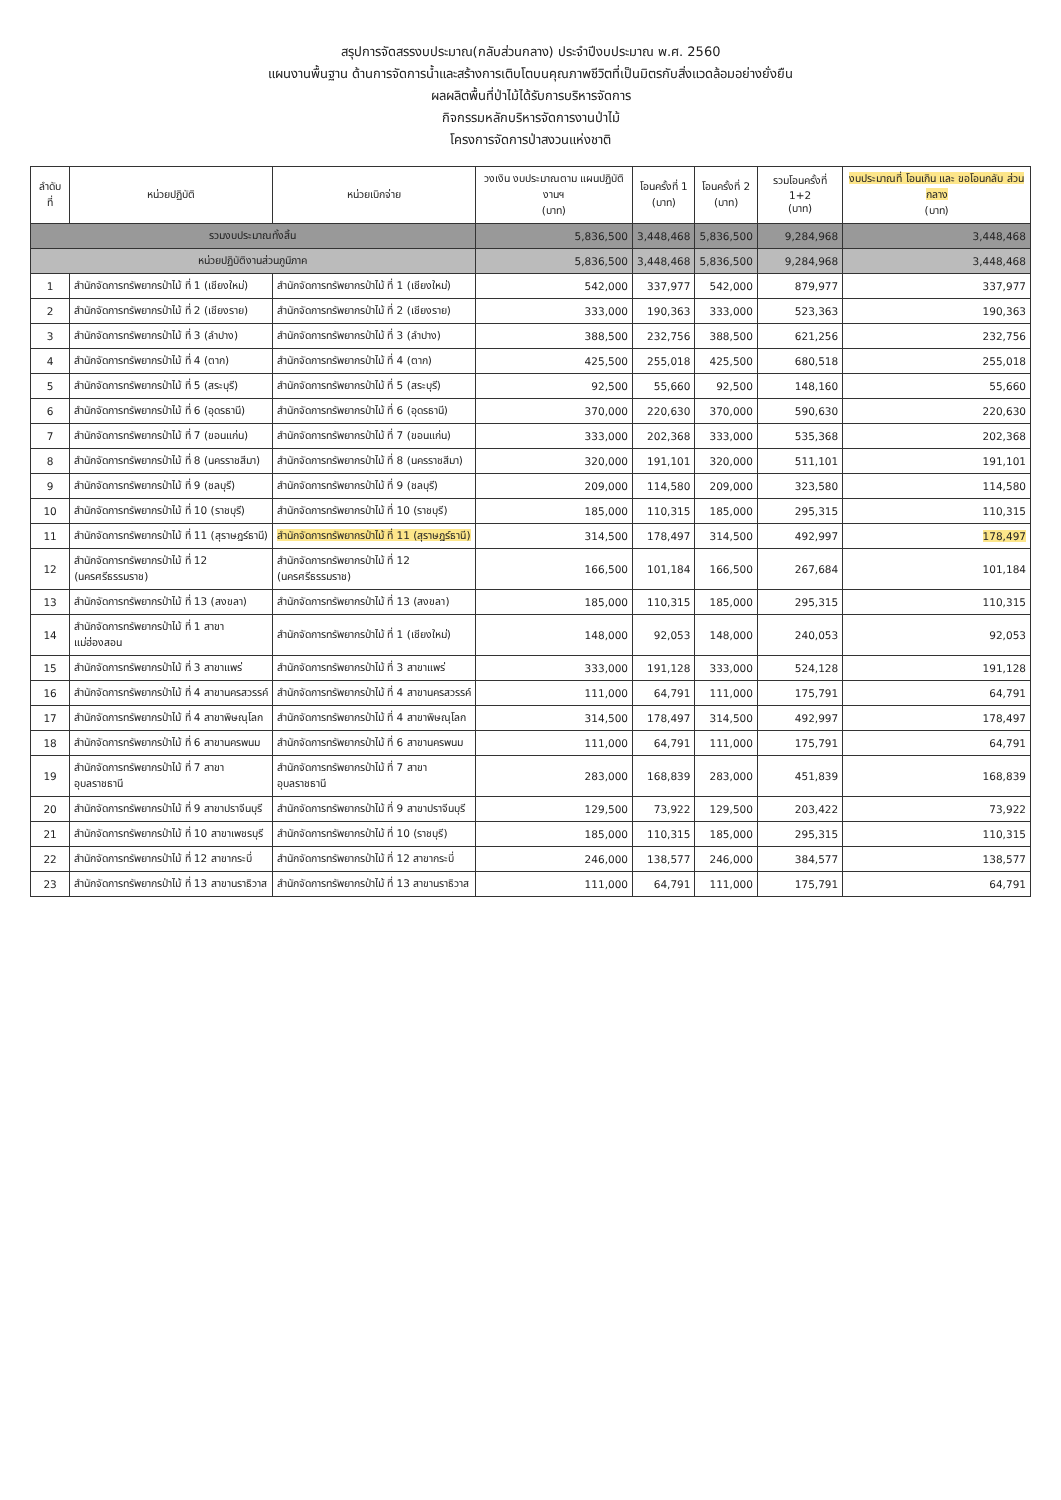สรุปการจัดสรรงบประมาณ(กลับส่วนกลาง) ประจำปีงบประมาณ พ.ศ. 2560
แผนงานพื้นฐาน ด้านการจัดการน้ำและสร้างการเติบโตบนคุณภาพชีวิตที่เป็นมิตรกับสิ่งแวดล้อมอย่างยั่งยืน
ผลผลิตพื้นที่ป่าไม้ได้รับการบริหารจัดการ
กิจกรรมหลักบริหารจัดการงานป่าไม้
โครงการจัดการป่าสงวนแห่งชาติ
| ลำดับ ที่ | หน่วยปฏิบัติ | หน่วยเบิกจ่าย | วงเงิน งบประมาณตาม แผนปฏิบัติงานฯ (บาท) | โอนครั้งที่ 1 (บาท) | โอนครั้งที่ 2 (บาท) | รวมโอนครั้งที่ 1+2 (บาท) | งบประมาณที่ โอนเกิน และ ขอโอนกลับ ส่วนกลาง (บาท) |
| --- | --- | --- | --- | --- | --- | --- | --- |
| รวมงบประมาณทั้งสิ้น | | | 5,836,500 | 3,448,468 | 5,836,500 | 9,284,968 | 3,448,468 |
| หน่วยปฏิบัติงานส่วนภูมิภาค | | | 5,836,500 | 3,448,468 | 5,836,500 | 9,284,968 | 3,448,468 |
| 1 | สำนักจัดการทรัพยากรป่าไม้ ที่ 1 (เชียงใหม่) | สำนักจัดการทรัพยากรป่าไม้ ที่ 1 (เชียงใหม่) | 542,000 | 337,977 | 542,000 | 879,977 | 337,977 |
| 2 | สำนักจัดการทรัพยากรป่าไม้ ที่ 2 (เชียงราย) | สำนักจัดการทรัพยากรป่าไม้ ที่ 2 (เชียงราย) | 333,000 | 190,363 | 333,000 | 523,363 | 190,363 |
| 3 | สำนักจัดการทรัพยากรป่าไม้ ที่ 3 (ลำปาง) | สำนักจัดการทรัพยากรป่าไม้ ที่ 3 (ลำปาง) | 388,500 | 232,756 | 388,500 | 621,256 | 232,756 |
| 4 | สำนักจัดการทรัพยากรป่าไม้ ที่ 4 (ตาก) | สำนักจัดการทรัพยากรป่าไม้ ที่ 4 (ตาก) | 425,500 | 255,018 | 425,500 | 680,518 | 255,018 |
| 5 | สำนักจัดการทรัพยากรป่าไม้ ที่ 5 (สระบุรี) | สำนักจัดการทรัพยากรป่าไม้ ที่ 5 (สระบุรี) | 92,500 | 55,660 | 92,500 | 148,160 | 55,660 |
| 6 | สำนักจัดการทรัพยากรป่าไม้ ที่ 6 (อุดรธานี) | สำนักจัดการทรัพยากรป่าไม้ ที่ 6 (อุดรธานี) | 370,000 | 220,630 | 370,000 | 590,630 | 220,630 |
| 7 | สำนักจัดการทรัพยากรป่าไม้ ที่ 7 (ขอนแก่น) | สำนักจัดการทรัพยากรป่าไม้ ที่ 7 (ขอนแก่น) | 333,000 | 202,368 | 333,000 | 535,368 | 202,368 |
| 8 | สำนักจัดการทรัพยากรป่าไม้ ที่ 8 (นครราชสีมา) | สำนักจัดการทรัพยากรป่าไม้ ที่ 8 (นครราชสีมา) | 320,000 | 191,101 | 320,000 | 511,101 | 191,101 |
| 9 | สำนักจัดการทรัพยากรป่าไม้ ที่ 9 (ชลบุรี) | สำนักจัดการทรัพยากรป่าไม้ ที่ 9 (ชลบุรี) | 209,000 | 114,580 | 209,000 | 323,580 | 114,580 |
| 10 | สำนักจัดการทรัพยากรป่าไม้ ที่ 10 (ราชบุรี) | สำนักจัดการทรัพยากรป่าไม้ ที่ 10 (ราชบุรี) | 185,000 | 110,315 | 185,000 | 295,315 | 110,315 |
| 11 | สำนักจัดการทรัพยากรป่าไม้ ที่ 11 (สุราษฎร์ธานี) | สำนักจัดการทรัพยากรป่าไม้ ที่ 11 (สุราษฎร์ธานี) | 314,500 | 178,497 | 314,500 | 492,997 | 178,497 |
| 12 | สำนักจัดการทรัพยากรป่าไม้ ที่ 12 (นครศรีธรรมราช) | สำนักจัดการทรัพยากรป่าไม้ ที่ 12 (นครศรีธรรมราช) | 166,500 | 101,184 | 166,500 | 267,684 | 101,184 |
| 13 | สำนักจัดการทรัพยากรป่าไม้ ที่ 13 (สงขลา) | สำนักจัดการทรัพยากรป่าไม้ ที่ 13 (สงขลา) | 185,000 | 110,315 | 185,000 | 295,315 | 110,315 |
| 14 | สำนักจัดการทรัพยากรป่าไม้ ที่ 1 สาขาแม่ฮ่องสอน | สำนักจัดการทรัพยากรป่าไม้ ที่ 1 (เชียงใหม่) | 148,000 | 92,053 | 148,000 | 240,053 | 92,053 |
| 15 | สำนักจัดการทรัพยากรป่าไม้ ที่ 3 สาขาแพร่ | สำนักจัดการทรัพยากรป่าไม้ ที่ 3 สาขาแพร่ | 333,000 | 191,128 | 333,000 | 524,128 | 191,128 |
| 16 | สำนักจัดการทรัพยากรป่าไม้ ที่ 4 สาขานครสวรรค์ | สำนักจัดการทรัพยากรป่าไม้ ที่ 4 สาขานครสวรรค์ | 111,000 | 64,791 | 111,000 | 175,791 | 64,791 |
| 17 | สำนักจัดการทรัพยากรป่าไม้ ที่ 4 สาขาพิษณุโลก | สำนักจัดการทรัพยากรป่าไม้ ที่ 4 สาขาพิษณุโลก | 314,500 | 178,497 | 314,500 | 492,997 | 178,497 |
| 18 | สำนักจัดการทรัพยากรป่าไม้ ที่ 6 สาขานครพนม | สำนักจัดการทรัพยากรป่าไม้ ที่ 6 สาขานครพนม | 111,000 | 64,791 | 111,000 | 175,791 | 64,791 |
| 19 | สำนักจัดการทรัพยากรป่าไม้ ที่ 7 สาขาอุบลราชธานี | สำนักจัดการทรัพยากรป่าไม้ ที่ 7 สาขาอุบลราชธานี | 283,000 | 168,839 | 283,000 | 451,839 | 168,839 |
| 20 | สำนักจัดการทรัพยากรป่าไม้ ที่ 9 สาขาปราจีนบุรี | สำนักจัดการทรัพยากรป่าไม้ ที่ 9 สาขาปราจีนบุรี | 129,500 | 73,922 | 129,500 | 203,422 | 73,922 |
| 21 | สำนักจัดการทรัพยากรป่าไม้ ที่ 10 สาขาเพชรบุรี | สำนักจัดการทรัพยากรป่าไม้ ที่ 10 (ราชบุรี) | 185,000 | 110,315 | 185,000 | 295,315 | 110,315 |
| 22 | สำนักจัดการทรัพยากรป่าไม้ ที่ 12 สาขากระบี่ | สำนักจัดการทรัพยากรป่าไม้ ที่ 12 สาขากระบี่ | 246,000 | 138,577 | 246,000 | 384,577 | 138,577 |
| 23 | สำนักจัดการทรัพยากรป่าไม้ ที่ 13 สาขานราธิวาส | สำนักจัดการทรัพยากรป่าไม้ ที่ 13 สาขานราธิวาส | 111,000 | 64,791 | 111,000 | 175,791 | 64,791 |